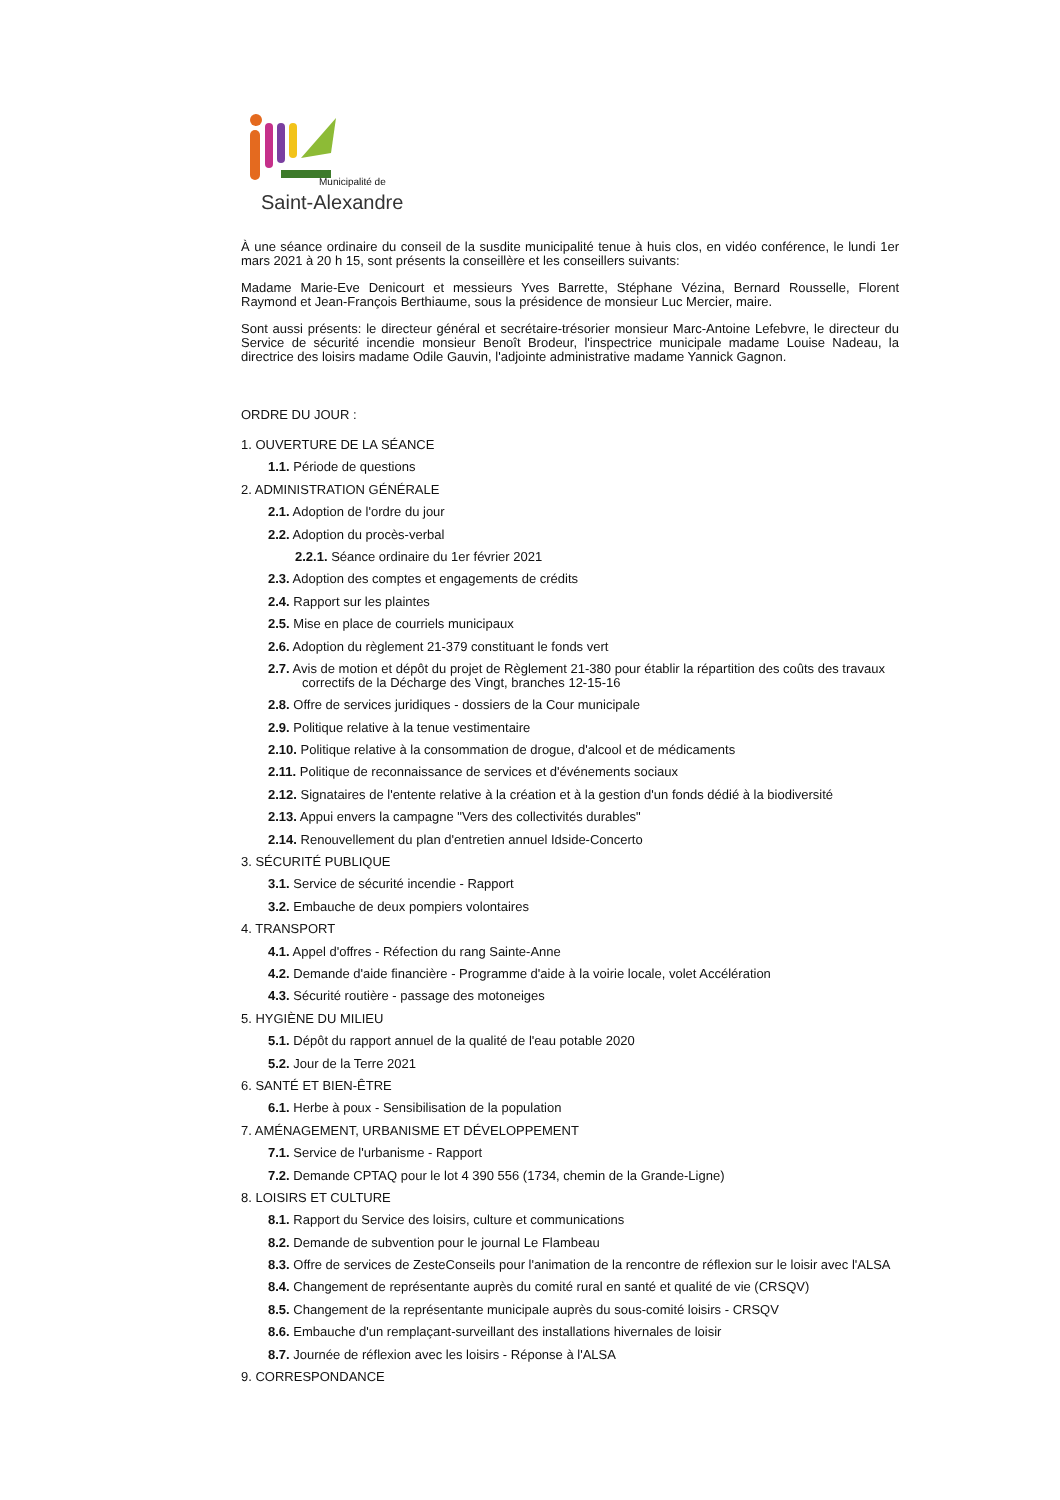Municipalité de
Saint-Alexandre
À une séance ordinaire du conseil de la susdite municipalité tenue à huis clos, en vidéo conférence, le lundi 1er mars 2021 à 20 h 15, sont présents la conseillère et les conseillers suivants:
Madame Marie-Eve Denicourt et messieurs Yves Barrette, Stéphane Vézina, Bernard Rousselle, Florent Raymond et Jean-François Berthiaume, sous la présidence de monsieur Luc Mercier, maire.
Sont aussi présents: le directeur général et secrétaire-trésorier monsieur Marc-Antoine Lefebvre, le directeur du Service de sécurité incendie monsieur Benoît Brodeur, l'inspectrice municipale madame Louise Nadeau, la directrice des loisirs madame Odile Gauvin, l'adjointe administrative madame Yannick Gagnon.
ORDRE DU JOUR :
1. OUVERTURE DE LA SÉANCE
1.1. Période de questions
2. ADMINISTRATION GÉNÉRALE
2.1. Adoption de l'ordre du jour
2.2. Adoption du procès-verbal
2.2.1. Séance ordinaire du 1er février 2021
2.3. Adoption des comptes et engagements de crédits
2.4. Rapport sur les plaintes
2.5. Mise en place de courriels municipaux
2.6. Adoption du règlement 21-379 constituant le fonds vert
2.7. Avis de motion et dépôt du projet de Règlement 21-380 pour établir la répartition des coûts des travaux correctifs de la Décharge des Vingt, branches 12-15-16
2.8. Offre de services juridiques - dossiers de la Cour municipale
2.9. Politique relative à la tenue vestimentaire
2.10. Politique relative à la consommation de drogue, d'alcool et de médicaments
2.11. Politique de reconnaissance de services et d'événements sociaux
2.12. Signataires de l'entente relative à la création et à la gestion d'un fonds dédié à la biodiversité
2.13. Appui envers la campagne "Vers des collectivités durables"
2.14. Renouvellement du plan d'entretien annuel Idside-Concerto
3. SÉCURITÉ PUBLIQUE
3.1. Service de sécurité incendie - Rapport
3.2. Embauche de deux pompiers volontaires
4. TRANSPORT
4.1. Appel d'offres - Réfection du rang Sainte-Anne
4.2. Demande d'aide financière - Programme d'aide à la voirie locale, volet Accélération
4.3. Sécurité routière - passage des motoneiges
5. HYGIÈNE DU MILIEU
5.1. Dépôt du rapport annuel de la qualité de l'eau potable 2020
5.2. Jour de la Terre 2021
6. SANTÉ ET BIEN-ÊTRE
6.1. Herbe à poux - Sensibilisation de la population
7. AMÉNAGEMENT, URBANISME ET DÉVELOPPEMENT
7.1. Service de l'urbanisme - Rapport
7.2. Demande CPTAQ pour le lot 4 390 556 (1734, chemin de la Grande-Ligne)
8. LOISIRS ET CULTURE
8.1. Rapport du Service des loisirs, culture et communications
8.2. Demande de subvention pour le journal Le Flambeau
8.3. Offre de services de ZesteConseils pour l'animation de la rencontre de réflexion sur le loisir avec l'ALSA
8.4. Changement de représentante auprès du comité rural en santé et qualité de vie (CRSQV)
8.5. Changement de la représentante municipale auprès du sous-comité loisirs - CRSQV
8.6. Embauche d'un remplaçant-surveillant des installations hivernales de loisir
8.7. Journée de réflexion avec les loisirs - Réponse à l'ALSA
9. CORRESPONDANCE